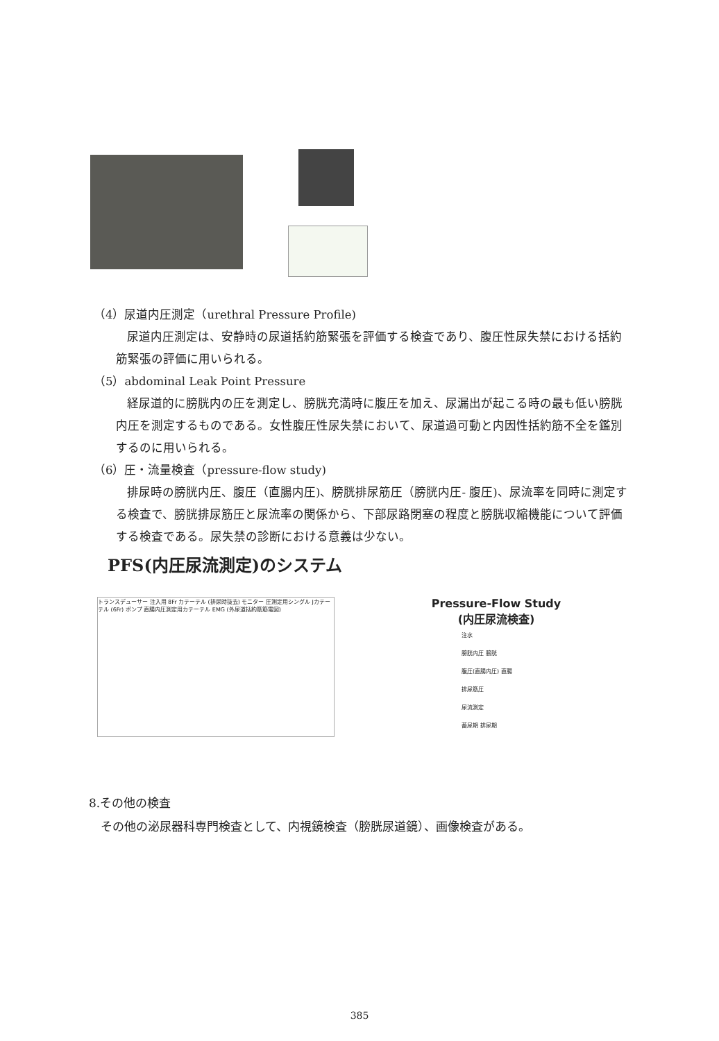（4）尿道内圧測定（urethral Pressure Profile)
尿道内圧測定は、安静時の尿道括約筋緊張を評価する検査であり、腹圧性尿失禁における括約筋緊張の評価に用いられる。
（5）abdominal Leak Point Pressure
経尿道的に膀胱内の圧を測定し、膀胱充満時に腹圧を加え、尿漏出が起こる時の最も低い膀胱内圧を測定するものである。女性腹圧性尿失禁において、尿道過可動と内因性括約筋不全を鑑別するのに用いられる。
（6）圧・流量検査（pressure-flow study)
排尿時の膀胱内圧、腹圧（直腸内圧)、膀胱排尿筋圧（膀胱内圧- 腹圧)、尿流率を同時に測定する検査で、膀胱排尿筋圧と尿流率の関係から、下部尿路閉塞の程度と膀胱収縮機能について評価する検査である。尿失禁の診断における意義は少ない。
PFS(内圧尿流測定)のシステム
トランスデューサー 注入用 8Fr カテーテル (排尿時抜去) モニター 圧測定用シングル Jカテーテル (6Fr) ポンプ 直腸内圧測定用カテーテル EMG (外尿道括約筋筋電図)
Pressure-Flow Study
(内圧尿流検査)
注水
膀胱内圧 膀胱
腹圧(直腸内圧) 直腸
排尿筋圧
尿流測定
蓄尿期 排尿期
8.その他の検査
　その他の泌尿器科専門検査として、内視鏡検査（膀胱尿道鏡）、画像検査がある。
385